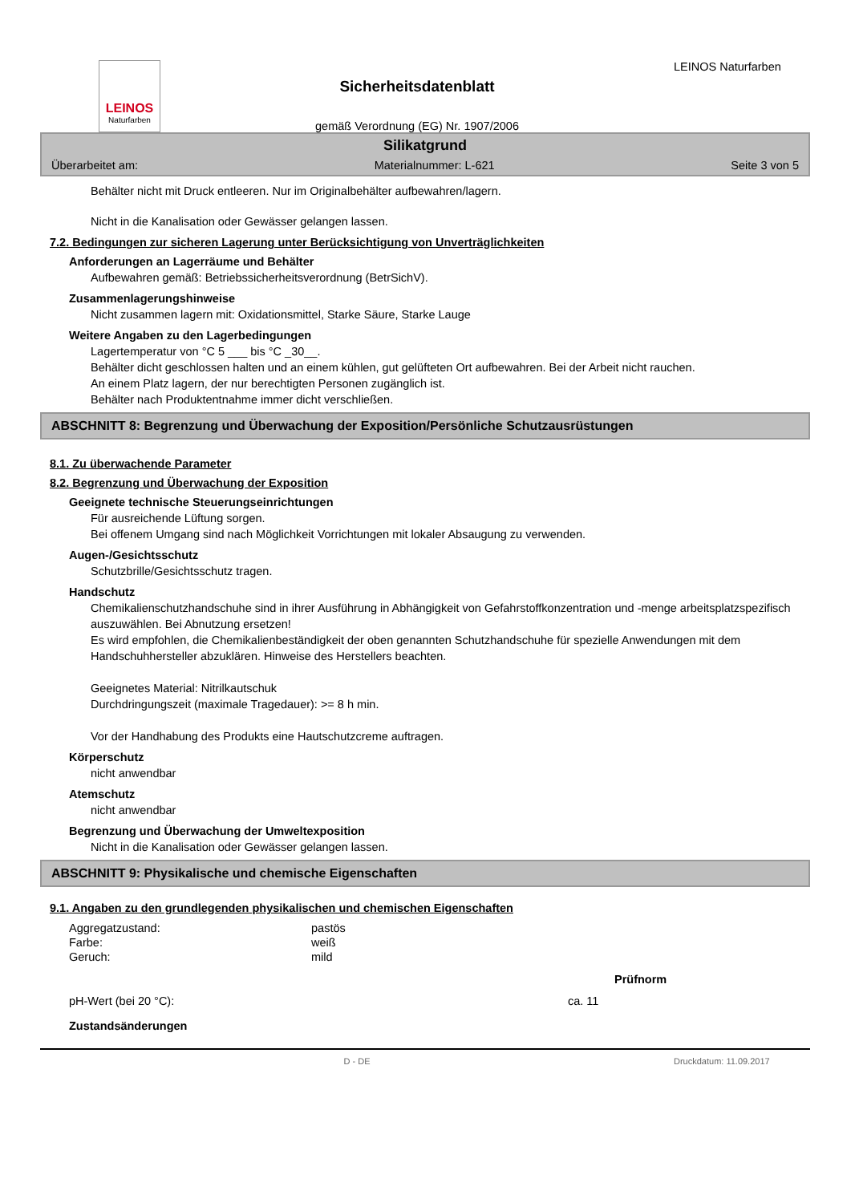LEINOS
Naturfarben
Sicherheitsdatenblatt
gemäß Verordnung (EG) Nr. 1907/2006
LEINOS Naturfarben
Silikatgrund
Überarbeitet am: Materialnummer: L-621 Seite 3 von 5
Behälter nicht mit Druck entleeren. Nur im Originalbehälter aufbewahren/lagern.
Nicht in die Kanalisation oder Gewässer gelangen lassen.
7.2. Bedingungen zur sicheren Lagerung unter Berücksichtigung von Unverträglichkeiten
Anforderungen an Lagerräume und Behälter
Aufbewahren gemäß: Betriebssicherheitsverordnung (BetrSichV).
Zusammenlagerungshinweise
Nicht zusammen lagern mit: Oxidationsmittel, Starke Säure, Starke Lauge
Weitere Angaben zu den Lagerbedingungen
Lagertemperatur von °C 5 ___ bis °C _30__.
Behälter dicht geschlossen halten und an einem kühlen, gut gelüfteten Ort aufbewahren. Bei der Arbeit nicht rauchen.
An einem Platz lagern, der nur berechtigten Personen zugänglich ist.
Behälter nach Produktentnahme immer dicht verschließen.
ABSCHNITT 8: Begrenzung und Überwachung der Exposition/Persönliche Schutzausrüstungen
8.1. Zu überwachende Parameter
8.2. Begrenzung und Überwachung der Exposition
Geeignete technische Steuerungseinrichtungen
Für ausreichende Lüftung sorgen.
Bei offenem Umgang sind nach Möglichkeit Vorrichtungen mit lokaler Absaugung zu verwenden.
Augen-/Gesichtsschutz
Schutzbrille/Gesichtsschutz tragen.
Handschutz
Chemikalienschutzhandschuhe sind in ihrer Ausführung in Abhängigkeit von Gefahrstoffkonzentration und -menge arbeitsplatzspezifisch auszuwählen. Bei Abnutzung ersetzen!
Es wird empfohlen, die Chemikalienbeständigkeit der oben genannten Schutzhandschuhe für spezielle Anwendungen mit dem Handschuhhersteller abzuklären. Hinweise des Herstellers beachten.
Geeignetes Material: Nitrilkautschuk
Durchdringungszeit (maximale Tragedauer): >= 8 h min.
Vor der Handhabung des Produkts eine Hautschutzcreme auftragen.
Körperschutz
nicht anwendbar
Atemschutz
nicht anwendbar
Begrenzung und Überwachung der Umweltexposition
Nicht in die Kanalisation oder Gewässer gelangen lassen.
ABSCHNITT 9: Physikalische und chemische Eigenschaften
9.1. Angaben zu den grundlegenden physikalischen und chemischen Eigenschaften
| Aggregatzustand: | pastös |
| Farbe: | weiß |
| Geruch: | mild |
| | | Prüfnorm |
| --- | --- | --- |
| pH-Wert (bei 20 °C): | ca. 11 | |
Zustandsänderungen
D - DE Druckdatum: 11.09.2017